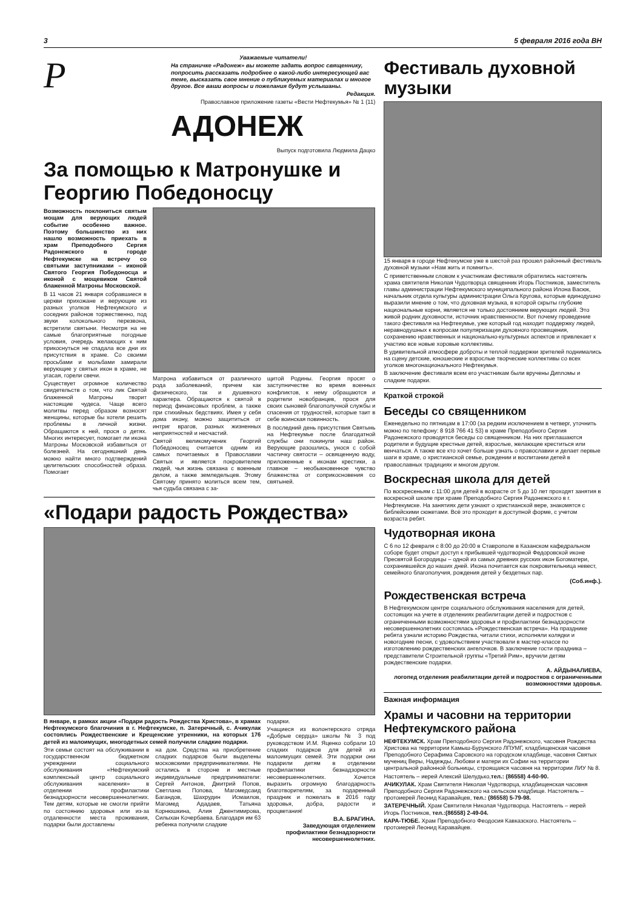3 5 февраля 2016 года ВН
Р
Уважаемые читатели!
На страничке «Радонеж» вы можете задать вопрос священнику, попросить рассказать подробнее о какой-либо интересующей вас теме, высказать свое мнение о публикуемых материалах и многое другое. Все ваши вопросы и пожелания будут услышаны.
Редакция.
Православное приложение газеты «Вести Нефтекумья» № 1 (11)
АДОНЕЖ
Выпуск подготовила Людмила Дацко
За помощью к Матронушке и Георгию Победоносцу
Возможность поклониться святым мощам для верующих людей событие особенно важное. Поэтому большинство из них нашло возможность приехать в храм Преподобного Сергия Радонежского в городе Нефтекумске на встречу со святыми заступниками – иконой Святого Георгия Победоносца и иконой с мощевиком Святой блаженной Матроны Московской.
В 11 часов 21 января собравшиеся в церкви прихожане и верующие из разных уголков Нефтекумского и соседних районов торжественно, под звуки колокольного перезвона, встретили святыни. Несмотря на не самые благоприятные погодные условия, очередь желающих к ним прикоснуться не спадала все дни их присутствия в храме. Со своими просьбами и мольбами замирали верующие у святых икон в храме, не угасая, горели свечи.
Существует огромное количество свидетельств о том, что лик Святой блаженной Матроны творит настоящие чудеса. Чаще всего молитвы перед образом возносят женщины, которые бы хотели решить проблемы в личной жизни. Обращаются к ней, прося о детях. Многих интересует, помогает ли икона Матроны Московской избавиться от болезней. На сегодняшний день можно найти много подтверждений целительских способностей образа. Помогает
Матрона избавиться от различного рода заболеваний, причем как физического, так и душевного характера. Обращаются к святой в период финансовых проблем, а также при стихийных бедствиях. Имея у себя дома икону, можно защититься от интриг врагов, разных жизненных неприятностей и несчастий.
Святой великомученик Георгий Победоносец считается одним из самых почитаемых в Православии Святых и является покровителем людей, чья жизнь связана с военным делом, а также земледельцев. Этому Святому принято молиться всем тем, чья судьба связана с за-
щитой Родины. Георгия просят о заступничестве во время военных конфликтов, к нему обращаются и родители новобранцев, прося для своих сыновей благополучной службы и спасения от трудностей, которые таит в себе воинская повинность.
В последний день присутствия Святынь на Нефтекумье после благодатной службы они покинули наш район. Верующие разошлись, унося с собой частичку святости – освященную воду, приложенные к иконам крестики, а главное – необыкновенное чувство блаженства от соприкосновения со святыней.
«Подари радость Рождества»
В январе, в рамках акции «Подари радость Рождества Христова», в храмах Нефтекумского благочиния в г. Нефтекумске, п. Затеречный, с. Ачикулак состоялись Рождественские и Крещенские утренники, на которых 176 детей из малоимущих, многодетных семей получили сладкие подарки.
Эти семьи состоят на обслуживании в государственном бюджетном учреждении социального обслуживания «Нефтекумский комплексный центр социального обслуживания населения» в отделении профилактики безнадзорности несовершеннолетних. Тем детям, которые не смогли прийти по состоянию здоровья или из-за отдаленности места проживания, подарки были доставлены
на дом. Средства на приобретение сладких подарков были выделены московскими предпринимателями. Не остались в стороне и местные индивидуальные предприниматели: Сергей Антонов, Дмитрий Попов, Светлана Попова, Магомедсаид Багандов, Шахрудин Исмаилов, Магомед Ададаев, Татьяна Корнюшкина, Алия Джентимирова, Силыхан Кочербаева. Благодаря им 63 ребенка получили сладкие
подарки.
Учащиеся из волонтерского отряда «Добрые сердца» школы № 3 под руководством И.М. Яценко собрали 10 сладких подарков для детей из малоимущих семей. Эти подарки они подарили детям в отделении профилактики безнадзорности несовершеннолетних. Хочется выразить огромную благодарность благотворителям, за подаренный праздник и пожелать в 2016 году здоровья, добра, радости и процветания!
В.А. БРАГИНА.
Заведующая отделением профилактики безнадзорности несовершеннолетних.
Фестиваль духовной музыки
15 января в городе Нефтекумске уже в шестой раз прошел районный фестиваль духовной музыки «Нам жить и помнить».
С приветственным словом к участникам фестиваля обратились настоятель храма святителя Николая Чудотворца священник Игорь Постников, заместитель главы администрации Нефтекумского муниципального района Илона Васюк, начальник отдела культуры администрации Ольга Кругова, которые единодушно выразили мнение о том, что духовная музыка, в которой скрыты глубокие национальные корни, является не только достоянием верующих людей. Это живой родник духовности, источник нравственности. Вот почему проведение такого фестиваля на Нефтекумье, уже который год находит поддержку людей, неравнодушных к вопросам популяризации духовного просвещения, сохранению нравственных и национально-культурных аспектов и привлекает к участию все новые хоровые коллективы.
В удивительной атмосфере доброты и теплой поддержки зрителей поднимались на сцену детские, юношеские и взрослые творческие коллективы со всех уголков многонационального Нефтекумья.
В заключение фестиваля всем его участникам были вручены Дипломы и сладкие подарки.
Краткой строкой
Беседы со священником
Еженедельно по пятницам в 17:00 (за редким исключением в четверг, уточнить можно по телефону: 8 918 766 41 53) в храме Преподобного Сергия Радонежского проводятся беседы со священником. На них приглашаются родители и будущие крестные детей, взрослые, желающие креститься или венчаться. А также все кто хочет больше узнать о православии и делает первые шаги в храме, о христианской семье, рождении и воспитании детей в православных традициях и многом другом.
Воскресная школа для детей
По воскресеньям с 11:00 для детей в возрасте от 5 до 10 лет проходят занятия в воскресной школе при храме Преподобного Сергия Радонежского в г. Нефтекумске. На занятиях дети узнают о христианской вере, знакомятся с библейскими сюжетами. Всё это проходит в доступной форме, с учетом возраста ребят.
Чудотворная икона
С 6 по 12 февраля с 8:00 до 20:00 в Ставрополе в Казанском кафедральном соборе будет открыт доступ к прибывшей чудотворной Федоровской иконе Пресвятой Богородицы – одной из самых древних русских икон Богоматери, сохранившейся до наших дней. Икона почитается как покровительница невест, семейного благополучия, рождения детей у бездетных пар.
(Соб.инф.).
Рождественская встреча
В Нефтекумском центре социального обслуживания населения для детей, состоящих на учете в отделениях реабилитации детей и подростков с ограниченными возможностями здоровья и профилактики безнадзорности несовершеннолетних состоялась «Рождественская встреча». На празднике ребята узнали историю Рождества, читали стихи, исполняли колядки и новогодние песни, с удовольствием участвовали в мастер-классе по изготовлению рождественских ангелочков. В заключение гости праздника – представители Строительной группы «Третий Рим», вручили детям рождественские подарки.
А. АЙДЫНАЛИЕВА,
логопед отделения реабилитации детей и подростков с ограниченными возможностями здоровья.
Важная информация
Храмы и часовни на территории Нефтекумского района
НЕФТЕКУМСК. Храм Преподобного Сергия Радонежского, часовня Рождества Христова на территории Камыш-Бурунского ЛПУМГ, кладбищенская часовня Преподобного Серафима Саровского на городском кладбище, часовня Святых мучениц Веры, Надежды, Любови и матери их Софии на территории центральной районной больницы, строящаяся часовня на территории ЛИУ № 8.
Настоятель – иерей Алексий Шелудько,тел.: (86558) 4-60-90.
АЧИКУЛАК. Храм Святителя Николая Чудотворца, кладбищенская часовня Преподобного Сергия Радонежского на сельском кладбище. Настоятель – протоиерей Леонид Каравайцев, тел.: (86558) 5-79-98.
ЗАТЕРЕЧНЫЙ. Храм Святителя Николая Чудотворца. Настоятель – иерей Игорь Постников, тел.:(86558) 2-49-04.
КАРА-ТЮБЕ. Храм Преподобного Феодосия Кавказского. Настоятель – протоиерей Леонид Каравайцев.